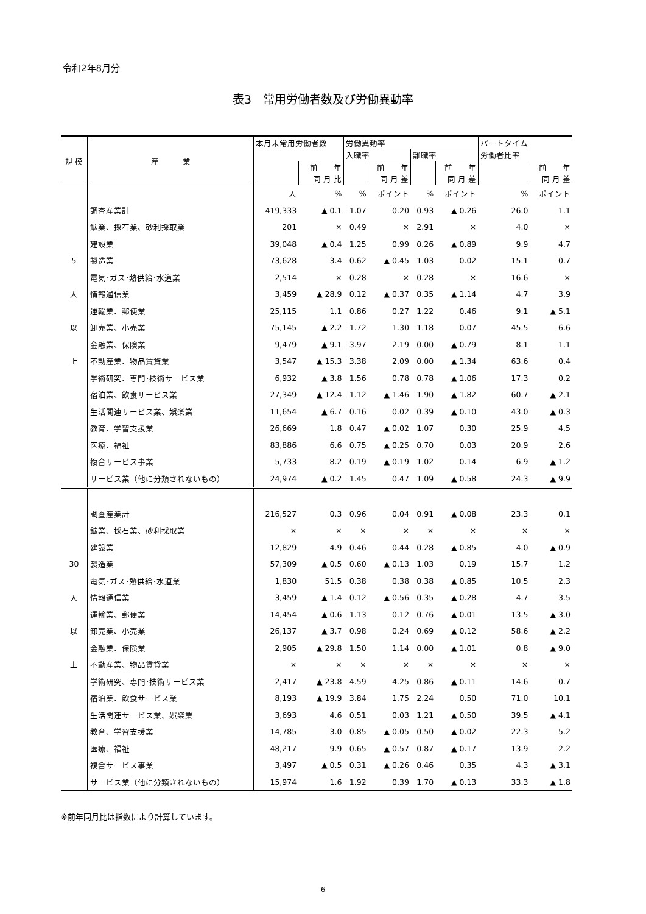令和2年8月分
表3　常用労働者数及び労働異動率
| 規 模 | 産 業 | 本月末常用労働者数 | | 労働異動率 | | | | パートタイム | |
| --- | --- | --- | --- | --- | --- | --- | --- | --- | --- |
| | | | | 入職率 | | 離職率 | | 労働者比率 | |
| | | | 前 年 | | 前 年 | | 前 年 | | 前 年 |
| | | | 同 月 比 | | 同 月 差 | | 同 月 差 | | 同 月 差 |
| | | 人 | % | % | ポイント | % | ポイント | % | ポイント |
| | 調査産業計 | 419,333 | ▲ 0.1 | 1.07 | 0.20 | 0.93 | ▲ 0.26 | 26.0 | 1.1 |
| | 鉱業、採石業、砂利採取業 | 201 | × | 0.49 | × | 2.91 | × | 4.0 | × |
| | 建設業 | 39,048 | ▲ 0.4 | 1.25 | 0.99 | 0.26 | ▲ 0.89 | 9.9 | 4.7 |
| 5 | 製造業 | 73,628 | 3.4 | 0.62 | ▲ 0.45 | 1.03 | 0.02 | 15.1 | 0.7 |
| | 電気･ガス･熱供給･水道業 | 2,514 | × | 0.28 | × | 0.28 | × | 16.6 | × |
| 人 | 情報通信業 | 3,459 | ▲ 28.9 | 0.12 | ▲ 0.37 | 0.35 | ▲ 1.14 | 4.7 | 3.9 |
| | 運輸業、郵便業 | 25,115 | 1.1 | 0.86 | 0.27 | 1.22 | 0.46 | 9.1 | ▲ 5.1 |
| 以 | 卸売業、小売業 | 75,145 | ▲ 2.2 | 1.72 | 1.30 | 1.18 | 0.07 | 45.5 | 6.6 |
| | 金融業、保険業 | 9,479 | ▲ 9.1 | 3.97 | 2.19 | 0.00 | ▲ 0.79 | 8.1 | 1.1 |
| 上 | 不動産業、物品賃貸業 | 3,547 | ▲ 15.3 | 3.38 | 2.09 | 0.00 | ▲ 1.34 | 63.6 | 0.4 |
| | 学術研究、専門･技術サービス業 | 6,932 | ▲ 3.8 | 1.56 | 0.78 | 0.78 | ▲ 1.06 | 17.3 | 0.2 |
| | 宿泊業、飲食サービス業 | 27,349 | ▲ 12.4 | 1.12 | ▲ 1.46 | 1.90 | ▲ 1.82 | 60.7 | ▲ 2.1 |
| | 生活関連サービス業、娯楽業 | 11,654 | ▲ 6.7 | 0.16 | 0.02 | 0.39 | ▲ 0.10 | 43.0 | ▲ 0.3 |
| | 教育、学習支援業 | 26,669 | 1.8 | 0.47 | ▲ 0.02 | 1.07 | 0.30 | 25.9 | 4.5 |
| | 医療、福祉 | 83,886 | 6.6 | 0.75 | ▲ 0.25 | 0.70 | 0.03 | 20.9 | 2.6 |
| | 複合サービス事業 | 5,733 | 8.2 | 0.19 | ▲ 0.19 | 1.02 | 0.14 | 6.9 | ▲ 1.2 |
| | サービス業（他に分類されないもの） | 24,974 | ▲ 0.2 | 1.45 | 0.47 | 1.09 | ▲ 0.58 | 24.3 | ▲ 9.9 |
| | 調査産業計 | 216,527 | 0.3 | 0.96 | 0.04 | 0.91 | ▲ 0.08 | 23.3 | 0.1 |
| | 鉱業、採石業、砂利採取業 | × | × | × | × | × | × | × | × |
| | 建設業 | 12,829 | 4.9 | 0.46 | 0.44 | 0.28 | ▲ 0.85 | 4.0 | ▲ 0.9 |
| 30 | 製造業 | 57,309 | ▲ 0.5 | 0.60 | ▲ 0.13 | 1.03 | 0.19 | 15.7 | 1.2 |
| | 電気･ガス･熱供給･水道業 | 1,830 | 51.5 | 0.38 | 0.38 | 0.38 | ▲ 0.85 | 10.5 | 2.3 |
| 人 | 情報通信業 | 3,459 | ▲ 1.4 | 0.12 | ▲ 0.56 | 0.35 | ▲ 0.28 | 4.7 | 3.5 |
| | 運輸業、郵便業 | 14,454 | ▲ 0.6 | 1.13 | 0.12 | 0.76 | ▲ 0.01 | 13.5 | ▲ 3.0 |
| 以 | 卸売業、小売業 | 26,137 | ▲ 3.7 | 0.98 | 0.24 | 0.69 | ▲ 0.12 | 58.6 | ▲ 2.2 |
| | 金融業、保険業 | 2,905 | ▲ 29.8 | 1.50 | 1.14 | 0.00 | ▲ 1.01 | 0.8 | ▲ 9.0 |
| 上 | 不動産業、物品賃貸業 | × | × | × | × | × | × | × | × |
| | 学術研究、専門･技術サービス業 | 2,417 | ▲ 23.8 | 4.59 | 4.25 | 0.86 | ▲ 0.11 | 14.6 | 0.7 |
| | 宿泊業、飲食サービス業 | 8,193 | ▲ 19.9 | 3.84 | 1.75 | 2.24 | 0.50 | 71.0 | 10.1 |
| | 生活関連サービス業、娯楽業 | 3,693 | 4.6 | 0.51 | 0.03 | 1.21 | ▲ 0.50 | 39.5 | ▲ 4.1 |
| | 教育、学習支援業 | 14,785 | 3.0 | 0.85 | ▲ 0.05 | 0.50 | ▲ 0.02 | 22.3 | 5.2 |
| | 医療、福祉 | 48,217 | 9.9 | 0.65 | ▲ 0.57 | 0.87 | ▲ 0.17 | 13.9 | 2.2 |
| | 複合サービス事業 | 3,497 | ▲ 0.5 | 0.31 | ▲ 0.26 | 0.46 | 0.35 | 4.3 | ▲ 3.1 |
| | サービス業（他に分類されないもの） | 15,974 | 1.6 | 1.92 | 0.39 | 1.70 | ▲ 0.13 | 33.3 | ▲ 1.8 |
※前年同月比は指数により計算しています。
6